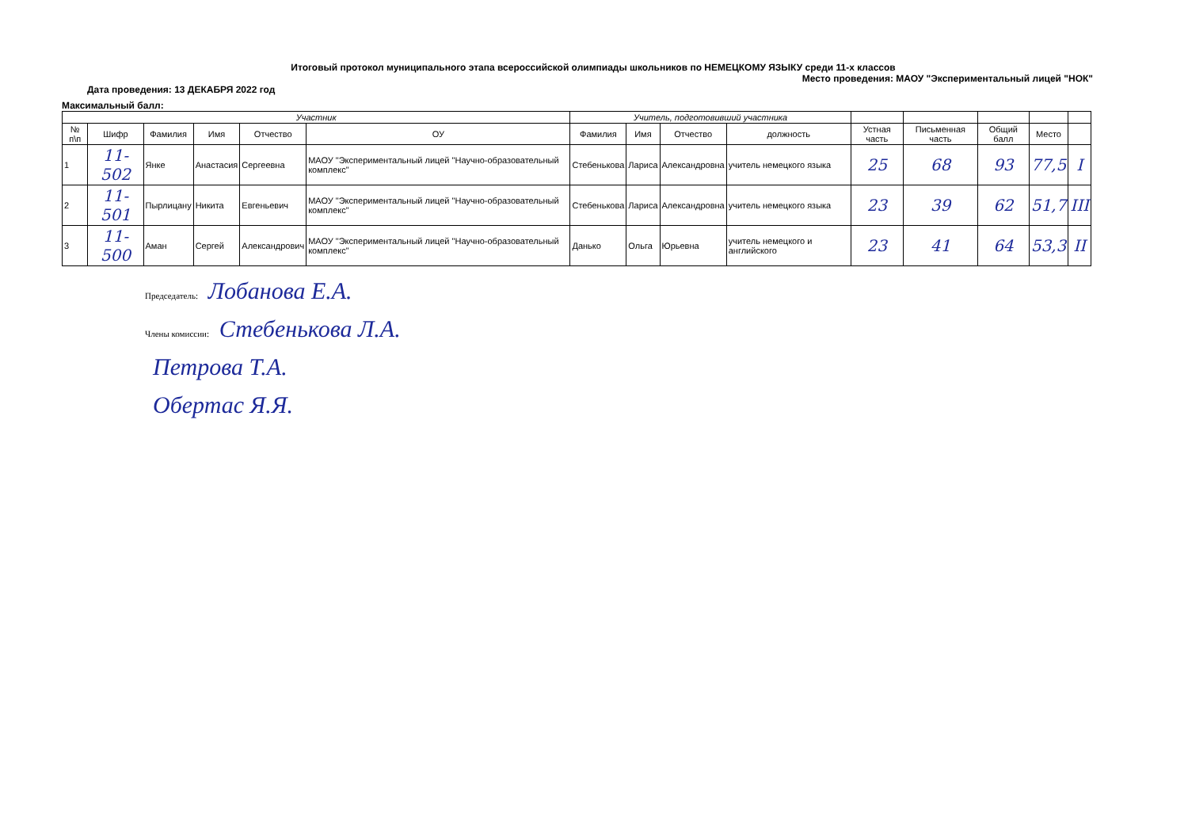Итоговый протокол муниципального этапа всероссийской олимпиады школьников по НЕМЕЦКОМУ ЯЗЫКУ среди 11-х классов
Место проведения: МАОУ "Экспериментальный лицей "НОК"
Дата проведения: 13 ДЕКАБРЯ 2022 год
Максимальный балл:
| Участник | | | | | | Учитель, подготовивший участника | | | | | | | | |
| --- | --- | --- | --- | --- | --- | --- | --- | --- | --- | --- | --- | --- | --- | --- |
| № п\п | Шифр | Фамилия | Имя | Отчество | ОУ | Фамилия | Имя | Отчество | должность | Устная часть | Письменная часть | Общий балл | Место | |
| 1 | 11-502 | Янке | Анастасия | Сергеевна | МАОУ "Экспериментальный лицей "Научно-образовательный комплекс" | Стебенькова | Лариса | Александровна | учитель немецкого языка | 25 | 68 | 93 | 77,5 | I |
| 2 | 11-501 | Пырлицану | Никита | Евгеньевич | МАОУ "Экспериментальный лицей "Научно-образовательный комплекс" | Стебенькова | Лариса | Александровна | учитель немецкого языка | 23 | 39 | 62 | 51,7 | III |
| 3 | 11-500 | Аман | Сергей | Александрович | МАОУ "Экспериментальный лицей "Научно-образовательный комплекс" | Данько | Ольга | Юрьевна | учитель немецкого и английского | 23 | 41 | 64 | 53,3 | II |
Председатель: Лобанова Е.А.
Члены комиссии: Стебенькова Л.А.
Петрова Т.А.
Обертас Я.Я.